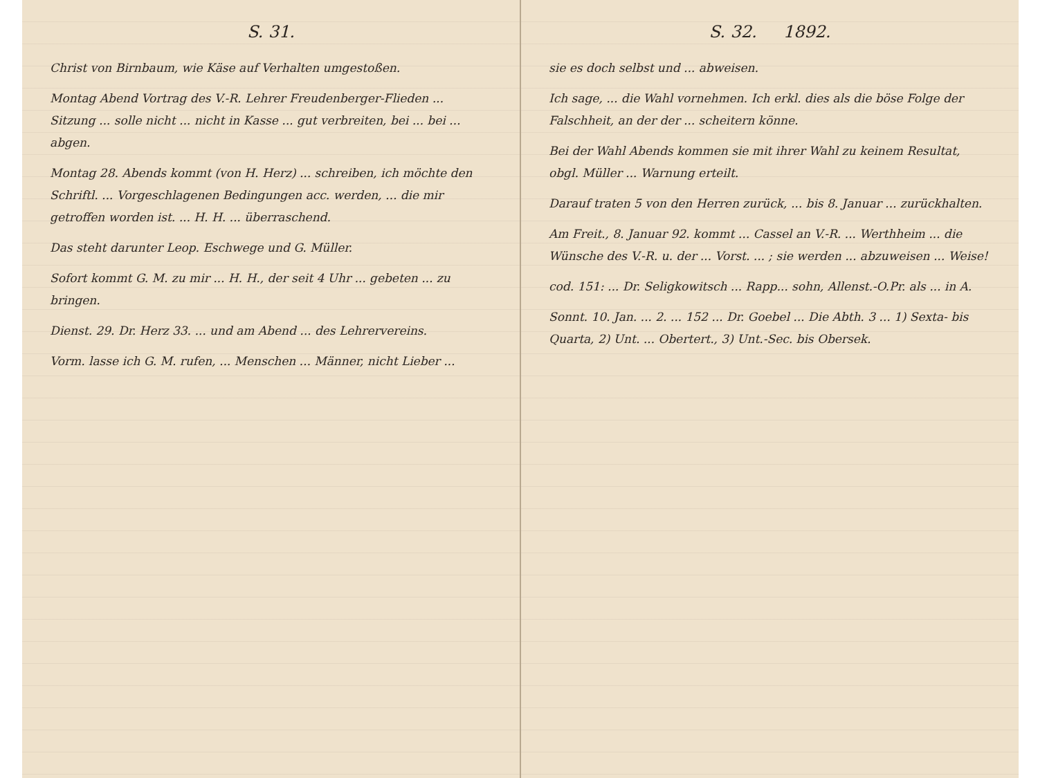S. 31.
Christ von Birnbaum, wie Käse auf Verhalten umgestoßen.
Montag Abend Vortrag des V.-R. Lehrer Freudenberger-Flieden ... Sitzung ... solle nicht ... nicht in Kasse ... gut verbreiten, bei ... bei ... abgen.
Montag 28. Abends kommt (von H. Herz) ... schreiben, ich möchte den Schriftl. ... Vorgeschlagenen Bedingungen acc. werden, ... die mir getroffen worden ist. ... H. H. ... überraschend.
Das steht darunter Leop. Eschwege und G. Müller.
Sofort kommt G. M. zu mir ... H. H., der seit 4 Uhr ... gebeten ... zu bringen.
Dienst. 29. Dr. Herz 33. ... und am Abend ... des Lehrervereins.
Vorm. lasse ich G. M. rufen, ... Menschen ... Männer, nicht Lieber ...
S. 32. 1892.
sie es doch selbst und ... abweisen.
Ich sage, ... die Wahl vornehmen. Ich erkl. dies als die böse Folge der Falschheit, an der der ... scheitern könne.
Bei der Wahl Abends kommen sie mit ihrer Wahl zu keinem Resultat, obgl. Müller ... Warnung erteilt.
Darauf traten 5 von den Herren zurück, ... bis 8. Januar ... zurückhalten.
Am Freit., 8. Januar 92. kommt ... Cassel an V.-R. ... Werthheim ... die Wünsche des V.-R. u. der ... Vorst. ... ; sie werden ... abzuweisen ... Weise!
cod. 151: ... Dr. Seligkowitsch ... Rapp... sohn, Allenst.-O.Pr. als ... in A.
Sonnt. 10. Jan. ... 2. ... 152 ... Dr. Goebel ... Die Abth. 3 ... 1) Sexta- bis Quarta, 2) Unt. ... Obertert., 3) Unt.-Sec. bis Obersek.